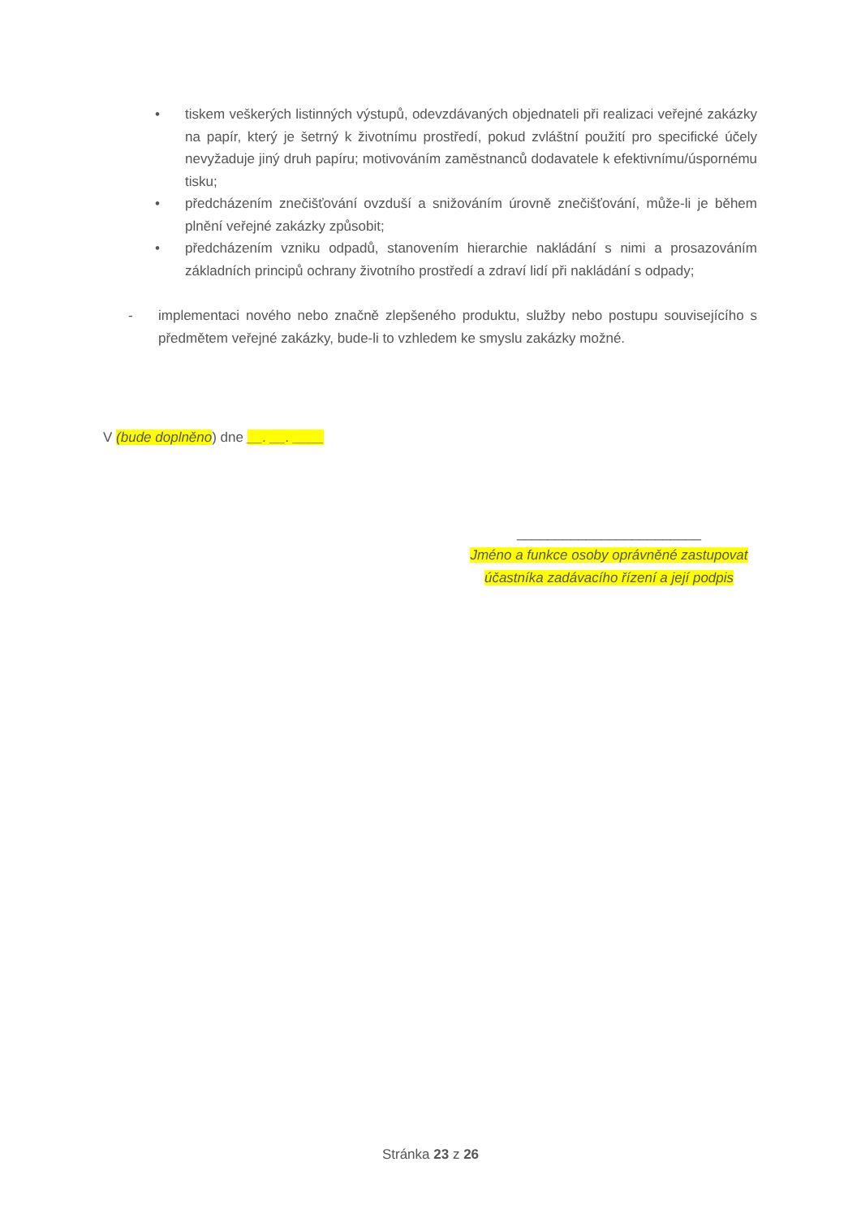• tiskem veškerých listinných výstupů, odevzdávaných objednateli při realizaci veřejné zakázky na papír, který je šetrný k životnímu prostředí, pokud zvláštní použití pro specifické účely nevyžaduje jiný druh papíru; motivováním zaměstnanců dodavatele k efektivnímu/úspornému tisku;
• předcházením znečišťování ovzduší a snižováním úrovně znečišťování, může-li je během plnění veřejné zakázky způsobit;
• předcházením vzniku odpadů, stanovením hierarchie nakládání s nimi a prosazováním základních principů ochrany životního prostředí a zdraví lidí při nakládání s odpady;
- implementaci nového nebo značně zlepšeného produktu, služby nebo postupu souvisejícího s předmětem veřejné zakázky, bude-li to vzhledem ke smyslu zakázky možné.
V (bude doplněno) dne __. __. ____
________________________
Jméno a funkce osoby oprávněné zastupovat účastníka zadávacího řízení a její podpis
Stránka 23 z 26